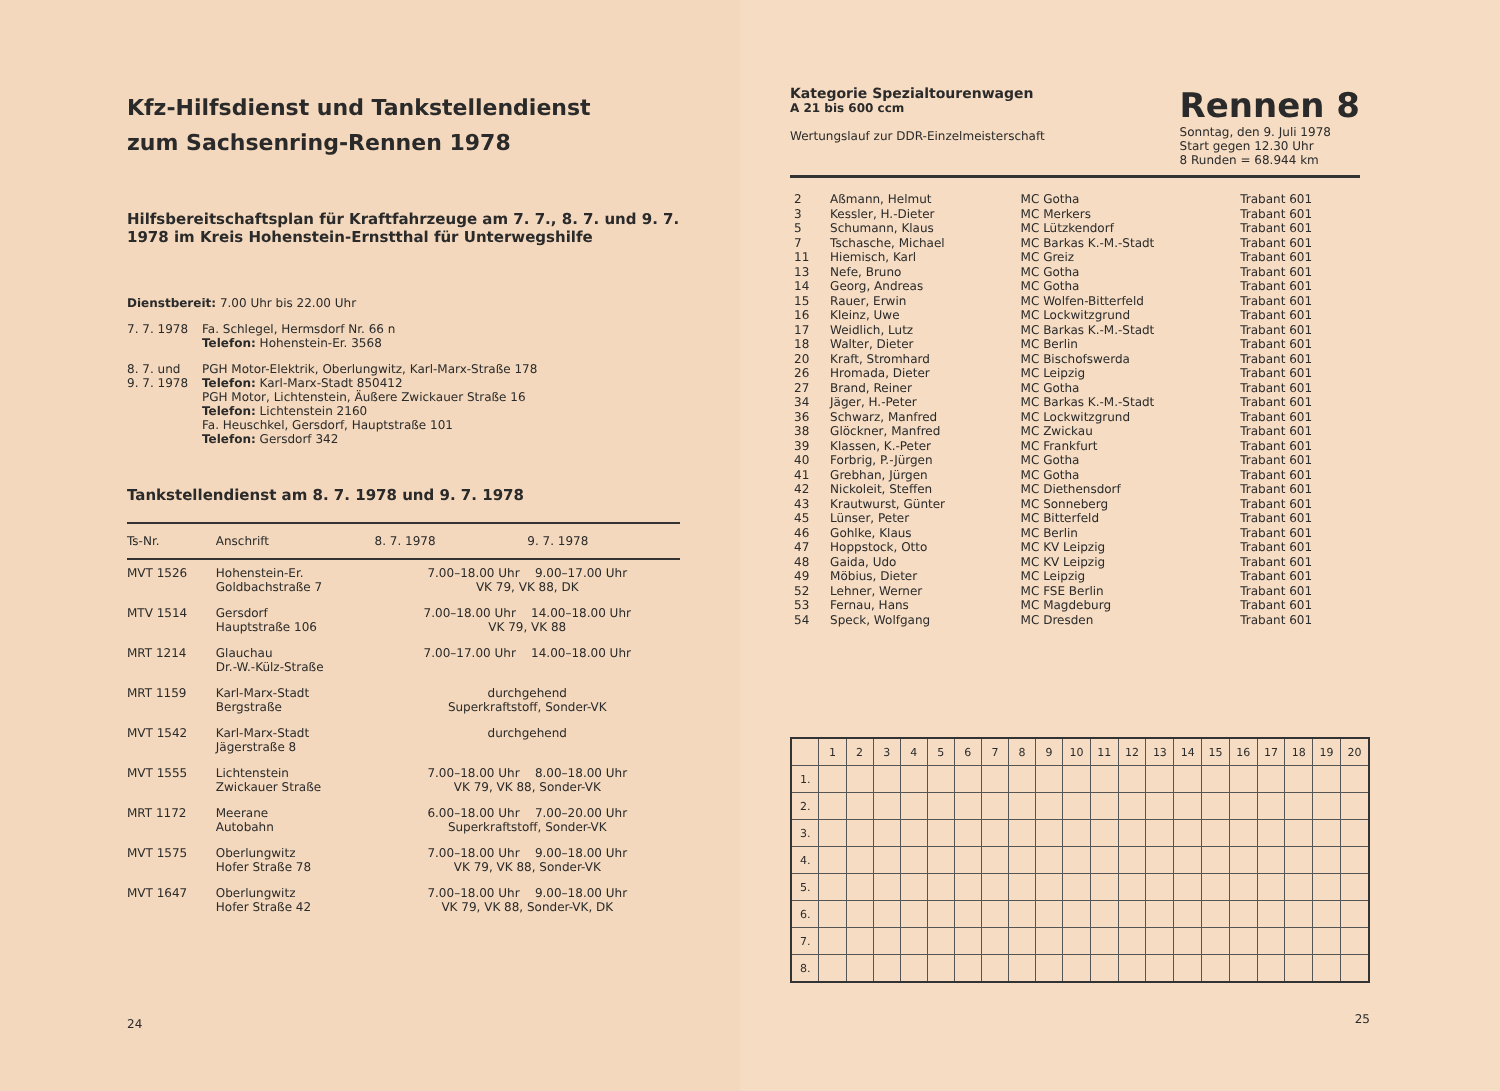Kfz-Hilfsdienst und Tankstellendienst
zum Sachsenring-Rennen 1978
Hilfsbereitschaftsplan für Kraftfahrzeuge am 7. 7., 8. 7. und 9. 7. 1978 im Kreis Hohenstein-Ernstthal für Unterwegshilfe
Dienstbereit: 7.00 Uhr bis 22.00 Uhr
7. 7. 1978 Fa. Schlegel, Hermsdorf Nr. 66 n
Telefon: Hohenstein-Er. 3568
8. 7. und
9. 7. 1978
PGH Motor-Elektrik, Oberlungwitz, Karl-Marx-Straße 178
Telefon: Karl-Marx-Stadt 850412
PGH Motor, Lichtenstein, Äußere Zwickauer Straße 16
Telefon: Lichtenstein 2160
Fa. Heuschkel, Gersdorf, Hauptstraße 101
Telefon: Gersdorf 342
Tankstellendienst am 8. 7. 1978 und 9. 7. 1978
| Ts-Nr. | Anschrift | 8. 7. 1978 | 9. 7. 1978 |
| --- | --- | --- | --- |
| MVT 1526 | Hohenstein-Er. Goldbachstraße 7 | 7.00–18.00 Uhr 9.00–17.00 Uhr VK 79, VK 88, DK | |
| MTV 1514 | Gersdorf Hauptstraße 106 | 7.00–18.00 Uhr 14.00–18.00 Uhr VK 79, VK 88 | |
| MRT 1214 | Glauchau Dr.-W.-Külz-Straße | 7.00–17.00 Uhr 14.00–18.00 Uhr | |
| MRT 1159 | Karl-Marx-Stadt Bergstraße | durchgehend Superkraftstoff, Sonder-VK | |
| MVT 1542 | Karl-Marx-Stadt Jägerstraße 8 | durchgehend | |
| MVT 1555 | Lichtenstein Zwickauer Straße | 7.00–18.00 Uhr 8.00–18.00 Uhr VK 79, VK 88, Sonder-VK | |
| MRT 1172 | Meerane Autobahn | 6.00–18.00 Uhr 7.00–20.00 Uhr Superkraftstoff, Sonder-VK | |
| MVT 1575 | Oberlungwitz Hofer Straße 78 | 7.00–18.00 Uhr 9.00–18.00 Uhr VK 79, VK 88, Sonder-VK | |
| MVT 1647 | Oberlungwitz Hofer Straße 42 | 7.00–18.00 Uhr 9.00–18.00 Uhr VK 79, VK 88, Sonder-VK, DK | |
24
Kategorie Spezialtourenwagen
A 21 bis 600 ccm
Wertungslauf zur DDR-Einzelmeisterschaft
Rennen 8
Sonntag, den 9. Juli 1978
Start gegen 12.30 Uhr
8 Runden = 68.944 km
| 2 | Aßmann, Helmut | MC Gotha | Trabant 601 |
| 3 | Kessler, H.-Dieter | MC Merkers | Trabant 601 |
| 5 | Schumann, Klaus | MC Lützkendorf | Trabant 601 |
| 7 | Tschasche, Michael | MC Barkas K.-M.-Stadt | Trabant 601 |
| 11 | Hiemisch, Karl | MC Greiz | Trabant 601 |
| 13 | Nefe, Bruno | MC Gotha | Trabant 601 |
| 14 | Georg, Andreas | MC Gotha | Trabant 601 |
| 15 | Rauer, Erwin | MC Wolfen-Bitterfeld | Trabant 601 |
| 16 | Kleinz, Uwe | MC Lockwitzgrund | Trabant 601 |
| 17 | Weidlich, Lutz | MC Barkas K.-M.-Stadt | Trabant 601 |
| 18 | Walter, Dieter | MC Berlin | Trabant 601 |
| 20 | Kraft, Stromhard | MC Bischofswerda | Trabant 601 |
| 26 | Hromada, Dieter | MC Leipzig | Trabant 601 |
| 27 | Brand, Reiner | MC Gotha | Trabant 601 |
| 34 | Jäger, H.-Peter | MC Barkas K.-M.-Stadt | Trabant 601 |
| 36 | Schwarz, Manfred | MC Lockwitzgrund | Trabant 601 |
| 38 | Glöckner, Manfred | MC Zwickau | Trabant 601 |
| 39 | Klassen, K.-Peter | MC Frankfurt | Trabant 601 |
| 40 | Forbrig, P.-Jürgen | MC Gotha | Trabant 601 |
| 41 | Grebhan, Jürgen | MC Gotha | Trabant 601 |
| 42 | Nickoleit, Steffen | MC Diethensdorf | Trabant 601 |
| 43 | Krautwurst, Günter | MC Sonneberg | Trabant 601 |
| 45 | Lünser, Peter | MC Bitterfeld | Trabant 601 |
| 46 | Gohlke, Klaus | MC Berlin | Trabant 601 |
| 47 | Hoppstock, Otto | MC KV Leipzig | Trabant 601 |
| 48 | Gaida, Udo | MC KV Leipzig | Trabant 601 |
| 49 | Möbius, Dieter | MC Leipzig | Trabant 601 |
| 52 | Lehner, Werner | MC FSE Berlin | Trabant 601 |
| 53 | Fernau, Hans | MC Magdeburg | Trabant 601 |
| 54 | Speck, Wolfgang | MC Dresden | Trabant 601 |
| | 1 | 2 | 3 | 4 | 5 | 6 | 7 | 8 | 9 | 10 | 11 | 12 | 13 | 14 | 15 | 16 | 17 | 18 | 19 | 20 |
| 1. | | | | | | | | | | | | | | | | | | | | |
| 2. | | | | | | | | | | | | | | | | | | | | |
| 3. | | | | | | | | | | | | | | | | | | | | |
| 4. | | | | | | | | | | | | | | | | | | | | |
| 5. | | | | | | | | | | | | | | | | | | | | |
| 6. | | | | | | | | | | | | | | | | | | | | |
| 7. | | | | | | | | | | | | | | | | | | | | |
| 8. | | | | | | | | | | | | | | | | | | | | |
25